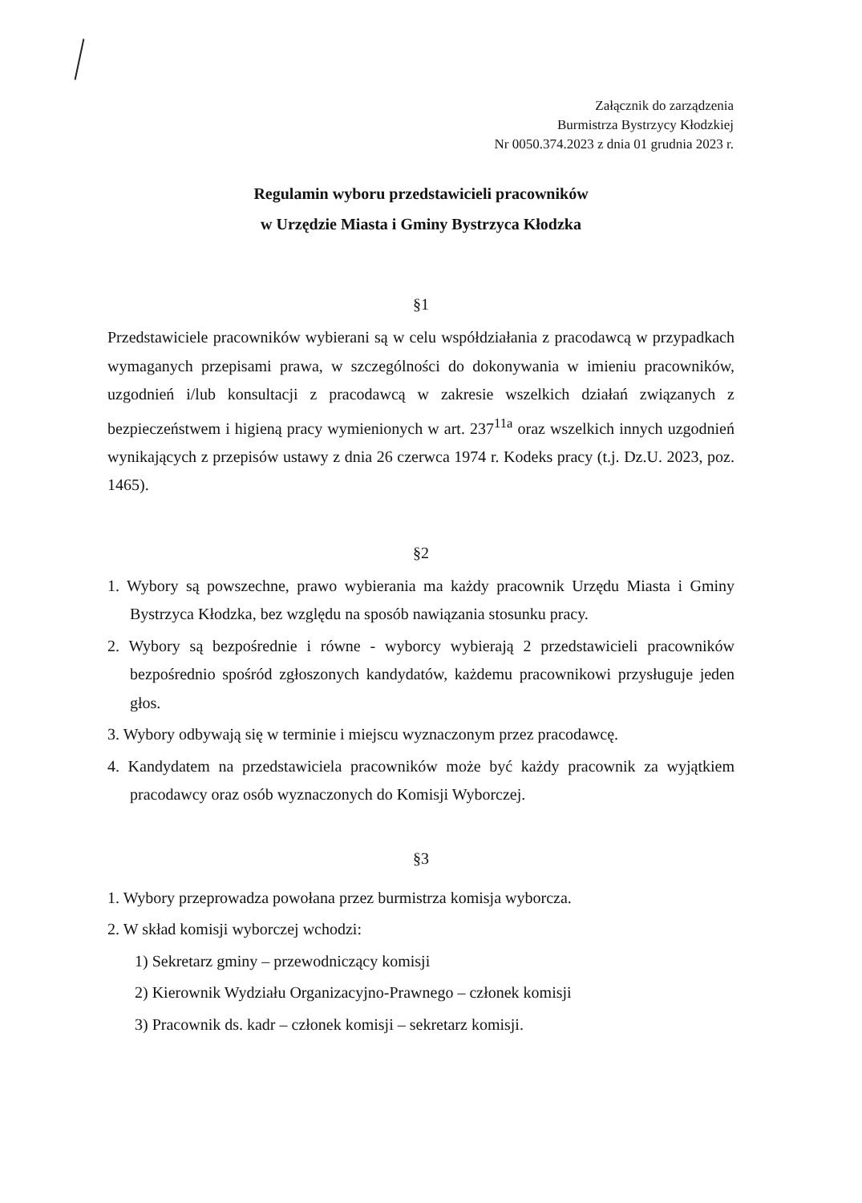Załącznik do zarządzenia
Burmistrza Bystrzycy Kłodzkiej
Nr 0050.374.2023 z dnia 01 grudnia 2023 r.
Regulamin wyboru przedstawicieli pracowników
w Urzędzie Miasta i Gminy Bystrzyca Kłodzka
§1
Przedstawiciele pracowników wybierani są w celu współdziałania z pracodawcą w przypadkach wymaganych przepisami prawa, w szczególności do dokonywania w imieniu pracowników, uzgodnień i/lub konsultacji z pracodawcą w zakresie wszelkich działań związanych z bezpieczeństwem i higieną pracy wymienionych w art. 237<sup>11a</sup> oraz wszelkich innych uzgodnień wynikających z przepisów ustawy z dnia 26 czerwca 1974 r. Kodeks pracy (t.j. Dz.U. 2023, poz. 1465).
§2
1. Wybory są powszechne, prawo wybierania ma każdy pracownik Urzędu Miasta i Gminy Bystrzyca Kłodzka, bez względu na sposób nawiązania stosunku pracy.
2. Wybory są bezpośrednie i równe - wyborcy wybierają 2 przedstawicieli pracowników bezpośrednio spośród zgłoszonych kandydatów, każdemu pracownikowi przysługuje jeden głos.
3. Wybory odbywają się w terminie i miejscu wyznaczonym przez pracodawcę.
4. Kandydatem na przedstawiciela pracowników może być każdy pracownik za wyjątkiem pracodawcy oraz osób wyznaczonych do Komisji Wyborczej.
§3
1. Wybory przeprowadza powołana przez burmistrza komisja wyborcza.
2. W skład komisji wyborczej wchodzi:
1) Sekretarz gminy – przewodniczący komisji
2) Kierownik Wydziału Organizacyjno-Prawnego – członek komisji
3) Pracownik ds. kadr – członek komisji – sekretarz komisji.